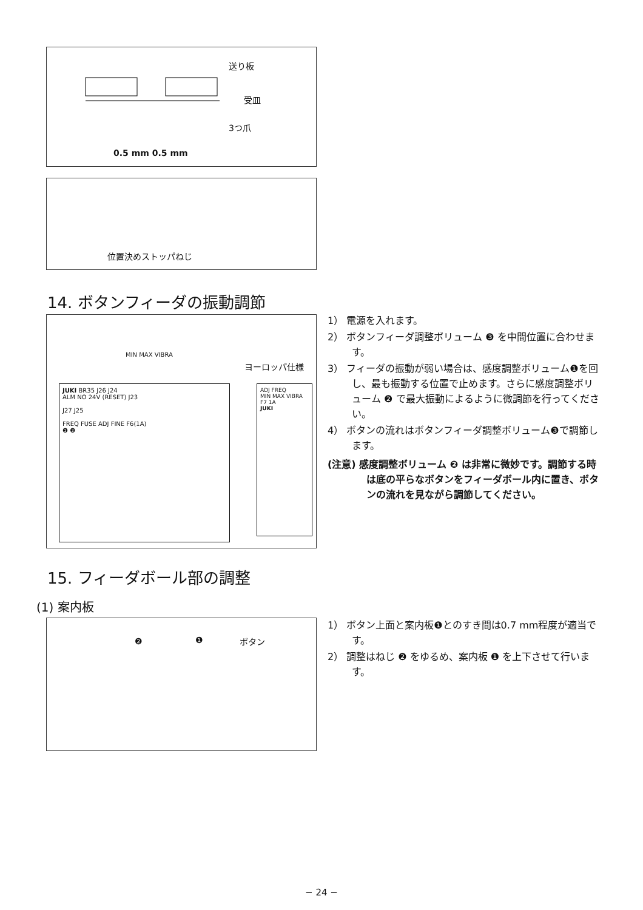送り板
受皿
3つ爪
0.5 mm 0.5 mm
位置決めストッパねじ
14. ボタンフィーダの振動調節
MIN MAX VIBRA
ヨーロッパ仕様
JUKI BR35 J26 J24
ALM NO 24V (RESET) J23
J27 J25
FREQ FUSE ADJ FINE F6(1A)
❶ ❷
ADJ FREQ
MIN MAX VIBRA
F7 1A
JUKI
1） 電源を入れます。
2） ボタンフィーダ調整ボリューム ❸ を中間位置に合わせます。
3） フィーダの振動が弱い場合は、感度調整ボリューム❶を回し、最も振動する位置で止めます。さらに感度調整ボリューム ❷ で最大振動によるように微調節を行ってください。
4） ボタンの流れはボタンフィーダ調整ボリューム❸で調節します。
(注意) 感度調整ボリューム ❷ は非常に微妙です。調節する時は底の平らなボタンをフィーダボール内に置き、ボタンの流れを見ながら調節してください。
15. フィーダボール部の調整
(1) 案内板
❷ ❶ ボタン
1） ボタン上面と案内板❶とのすき間は0.7 mm程度が適当です。
2） 調整はねじ ❷ をゆるめ、案内板 ❶ を上下させて行います。
− 24 −